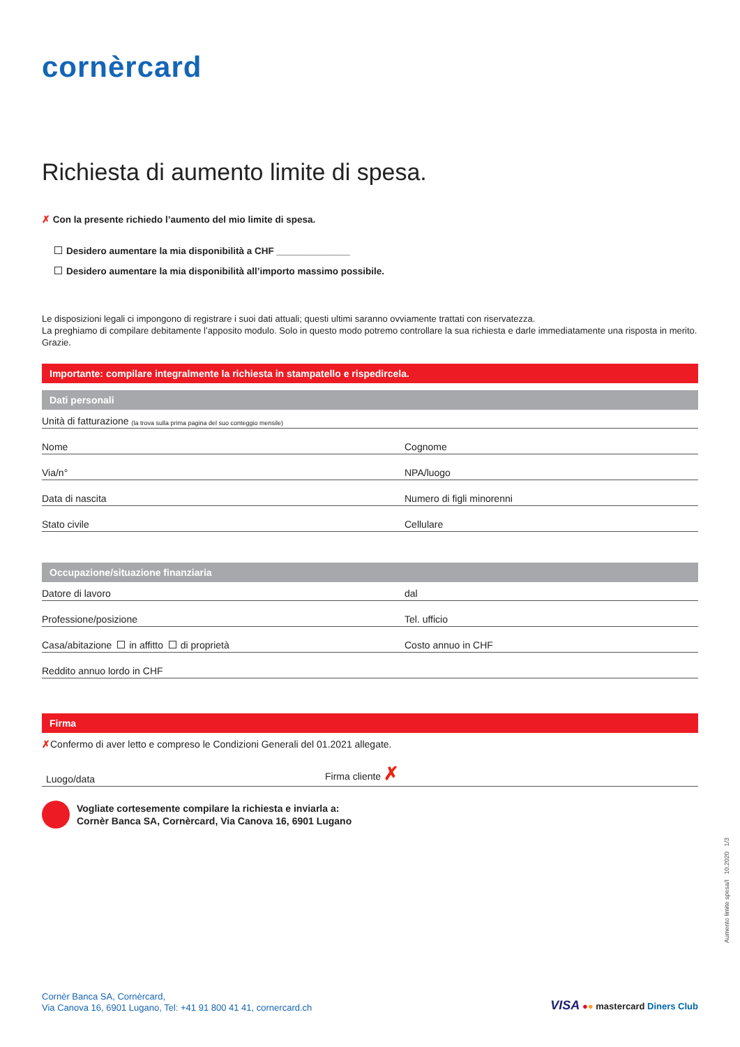cornèrcard
Richiesta di aumento limite di spesa.
✗ Con la presente richiedo l’aumento del mio limite di spesa.
Desidero aumentare la mia disponibilità a CHF ______________
Desidero aumentare la mia disponibilità all’importo massimo possibile.
Le disposizioni legali ci impongono di registrare i suoi dati attuali; questi ultimi saranno ovviamente trattati con riservatezza.
La preghiamo di compilare debitamente l’apposito modulo. Solo in questo modo potremo controllare la sua richiesta e darle immediatamente una risposta in merito. Grazie.
Importante: compilare integralmente la richiesta in stampatello e rispedircela.
Dati personali
Unità di fatturazione (la trova sulla prima pagina del suo conteggio mensile)
Nome Cognome
Via/n° NPA/luogo
Data di nascita Numero di figli minorenni
Stato civile Cellulare
Occupazione/situazione finanziaria
Datore di lavoro dal
Professione/posizione Tel. ufficio
Casa/abitazione in affitto di proprietà Costo annuo in CHF
Reddito annuo lordo in CHF
Firma
✗Confermo di aver letto e compreso le Condizioni Generali del 01.2021 allegate.
Luogo/data Firma cliente ✗
Vogliate cortesemente compilare la richiesta e inviarla a:
Cornèr Banca SA, Cornèrcard, Via Canova 16, 6901 Lugano
Cornèr Banca SA, Cornèrcard,
Via Canova 16, 6901 Lugano, Tel: +41 91 800 41 41, cornercard.ch
VISA ●● mastercard Diners Club
Aumento limite spesa/I 10.2020 1/3